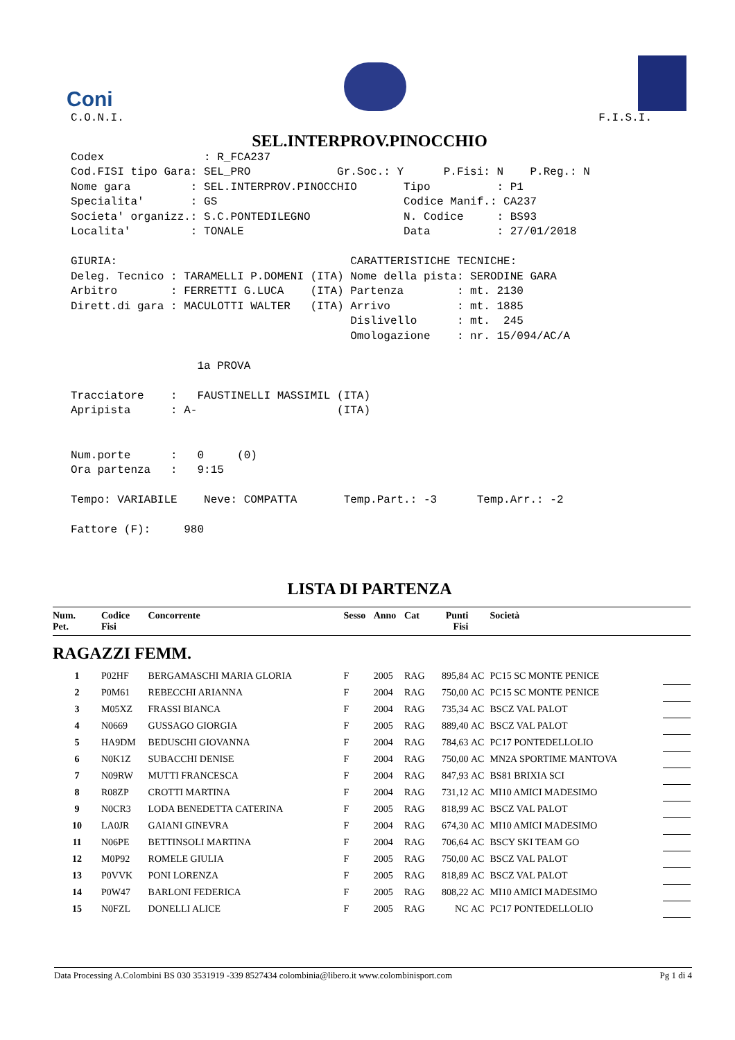Coni
C.O.N.I. F.I.S.I.
SEL.INTERPROV.PINOCCHIO
Codex : R_FCA237 Cod.FISI tipo Gara: SEL_PRO Gr.Soc.: Y P.Fisi: N P.Reg.: N Nome gara : SEL.INTERPROV.PINOCCHIO Tipo : P1 Specialita' : GS Codice Manif.: CA237 Societa' organizz.: S.C.PONTEDILEGNO N. Codice : BS93 Localita' : TONALE Data : 27/01/2018 GIURIA: CARATTERISTICHE TECNICHE: Deleg. Tecnico : TARAMELLI P.DOMENI (ITA) Nome della pista: SERODINE GARA Arbitro : FERRETTI G.LUCA (ITA) Partenza : mt. 2130 Dirett.di gara : MACULOTTI WALTER (ITA) Arrivo : mt. 1885 Dislivello : mt. 245 Omologazione : nr. 15/094/AC/A 1a PROVA Tracciatore : FAUSTINELLI MASSIMIL (ITA) Apripista : A- (ITA) Num.porte : 0 (0) Ora partenza : 9:15 Tempo: VARIABILE Neve: COMPATTA Temp.Part.: -3 Temp.Arr.: -2 Fattore (F): 980
LISTA DI PARTENZA
| Num. Pet. | Codice Fisi | Concorrente | Sesso | Anno | Cat | Punti Fisi | | Società | |
| --- | --- | --- | --- | --- | --- | --- | --- | --- | --- |
| RAGAZZI FEMM. | | | | | | | | | |
| 1 | P02HF | BERGAMASCHI MARIA GLORIA | F | 2005 | RAG | 895,84 | AC | PC15 SC MONTE PENICE | |
| 2 | P0M61 | REBECCHI ARIANNA | F | 2004 | RAG | 750,00 | AC | PC15 SC MONTE PENICE | |
| 3 | M05XZ | FRASSI BIANCA | F | 2004 | RAG | 735,34 | AC | BSCZ VAL PALOT | |
| 4 | N0669 | GUSSAGO GIORGIA | F | 2005 | RAG | 889,40 | AC | BSCZ VAL PALOT | |
| 5 | HA9DM | BEDUSCHI GIOVANNA | F | 2004 | RAG | 784,63 | AC | PC17 PONTEDELLOLIO | |
| 6 | N0K1Z | SUBACCHI DENISE | F | 2004 | RAG | 750,00 | AC | MN2A SPORTIME MANTOVA | |
| 7 | N09RW | MUTTI FRANCESCA | F | 2004 | RAG | 847,93 | AC | BS81 BRIXIA SCI | |
| 8 | R08ZP | CROTTI MARTINA | F | 2004 | RAG | 731,12 | AC | MI10 AMICI MADESIMO | |
| 9 | N0CR3 | LODA BENEDETTA CATERINA | F | 2005 | RAG | 818,99 | AC | BSCZ VAL PALOT | |
| 10 | LA0JR | GAIANI GINEVRA | F | 2004 | RAG | 674,30 | AC | MI10 AMICI MADESIMO | |
| 11 | N06PE | BETTINSOLI MARTINA | F | 2004 | RAG | 706,64 | AC | BSCY SKI TEAM GO | |
| 12 | M0P92 | ROMELE GIULIA | F | 2005 | RAG | 750,00 | AC | BSCZ VAL PALOT | |
| 13 | P0VVK | PONI LORENZA | F | 2005 | RAG | 818,89 | AC | BSCZ VAL PALOT | |
| 14 | P0W47 | BARLONI FEDERICA | F | 2005 | RAG | 808,22 | AC | MI10 AMICI MADESIMO | |
| 15 | N0FZL | DONELLI ALICE | F | 2005 | RAG | NC | AC | PC17 PONTEDELLOLIO | |
Data Processing A.Colombini BS 030 3531919 -339 8527434 colombinia@libero.it www.colombinisport.com Pg 1 di 4